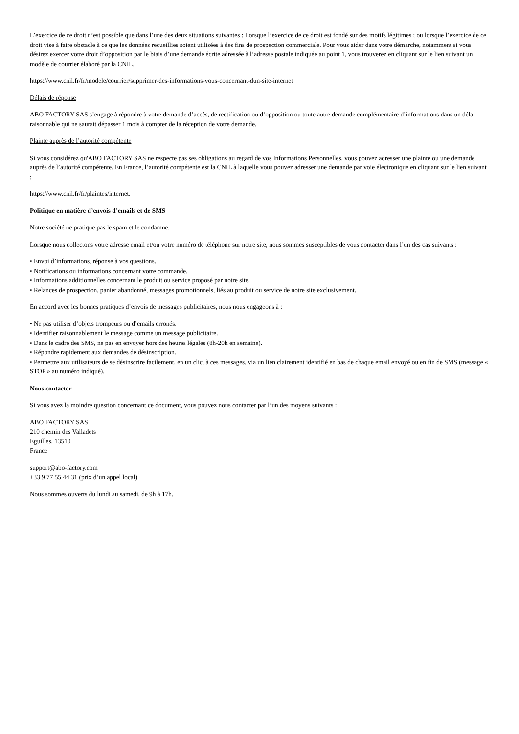L’exercice de ce droit n’est possible que dans l’une des deux situations suivantes : Lorsque l’exercice de ce droit est fondé sur des motifs légitimes ; ou lorsque l’exercice de ce droit vise à faire obstacle à ce que les données recueillies soient utilisées à des fins de prospection commerciale. Pour vous aider dans votre démarche, notamment si vous désirez exercer votre droit d’opposition par le biais d’une demande écrite adressée à l’adresse postale indiquée au point 1, vous trouverez en cliquant sur le lien suivant un modèle de courrier élaboré par la CNIL.
https://www.cnil.fr/fr/modele/courrier/supprimer-des-informations-vous-concernant-dun-site-internet
Délais de réponse
ABO FACTORY SAS s’engage à répondre à votre demande d’accès, de rectification ou d’opposition ou toute autre demande complémentaire d’informations dans un délai raisonnable qui ne saurait dépasser 1 mois à compter de la réception de votre demande.
Plainte auprès de l’autorité compétente
Si vous considérez qu'ABO FACTORY SAS ne respecte pas ses obligations au regard de vos Informations Personnelles, vous pouvez adresser une plainte ou une demande auprès de l’autorité compétente. En France, l’autorité compétente est la CNIL à laquelle vous pouvez adresser une demande par voie électronique en cliquant sur le lien suivant :
https://www.cnil.fr/fr/plaintes/internet.
Politique en matière d’envois d’emails et de SMS
Notre société ne pratique pas le spam et le condamne.
Lorsque nous collectons votre adresse email et/ou votre numéro de téléphone sur notre site, nous sommes susceptibles de vous contacter dans l’un des cas suivants :
• Envoi d’informations, réponse à vos questions.
• Notifications ou informations concernant votre commande.
• Informations additionnelles concernant le produit ou service proposé par notre site.
• Relances de prospection, panier abandonné, messages promotionnels, liés au produit ou service de notre site exclusivement.
En accord avec les bonnes pratiques d’envois de messages publicitaires, nous nous engageons à :
• Ne pas utiliser d’objets trompeurs ou d’emails erronés.
• Identifier raisonnablement le message comme un message publicitaire.
• Dans le cadre des SMS, ne pas en envoyer hors des heures légales (8h-20h en semaine).
• Répondre rapidement aux demandes de désinscription.
• Permettre aux utilisateurs de se désinscrire facilement, en un clic, à ces messages, via un lien clairement identifié en bas de chaque email envoyé ou en fin de SMS (message « STOP » au numéro indiqué).
Nous contacter
Si vous avez la moindre question concernant ce document, vous pouvez nous contacter par l’un des moyens suivants :
ABO FACTORY SAS
210 chemin des Valladets
Eguilles, 13510
France
support@abo-factory.com
+33 9 77 55 44 31 (prix d’un appel local)
Nous sommes ouverts du lundi au samedi, de 9h à 17h.